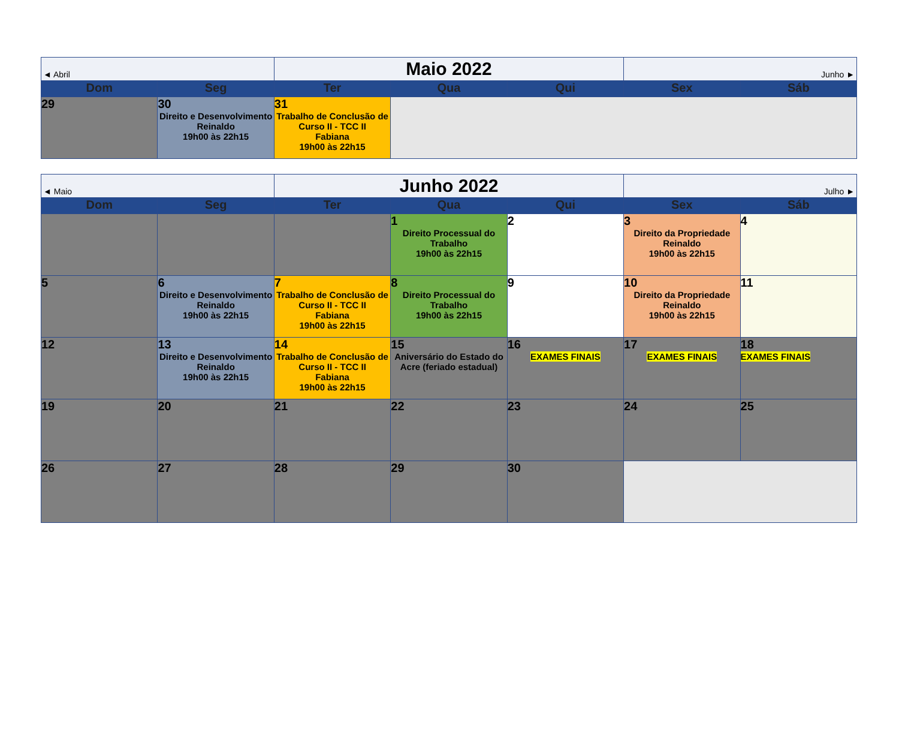| ◄ Abril | | Maio 2022 | | | Junho ► | |
| Dom | Seg | Ter | Qua | Qui | Sex | Sáb |
| 29 | 30 Direito e Desenvolvimento Reinaldo 19h00 às 22h15 | 31 Trabalho de Conclusão de Curso II - TCC II Fabiana 19h00 às 22h15 | | | | |
| ◄ Maio | | Junho 2022 | | | Julho ► | |
| Dom | Seg | Ter | Qua | Qui | Sex | Sáb |
| | | | 1 Direito Processual do Trabalho 19h00 às 22h15 | 2 | 3 Direito da Propriedade Reinaldo 19h00 às 22h15 | 4 |
| 5 | 6 Direito e Desenvolvimento Reinaldo 19h00 às 22h15 | 7 Trabalho de Conclusão de Curso II - TCC II Fabiana 19h00 às 22h15 | 8 Direito Processual do Trabalho 19h00 às 22h15 | 9 | 10 Direito da Propriedade Reinaldo 19h00 às 22h15 | 11 |
| 12 | 13 Direito e Desenvolvimento Reinaldo 19h00 às 22h15 | 14 Trabalho de Conclusão de Curso II - TCC II Fabiana 19h00 às 22h15 | 15 Aniversário do Estado do Acre (feriado estadual) | 16 EXAMES FINAIS | 17 EXAMES FINAIS | 18 EXAMES FINAIS |
| 19 | 20 | 21 | 22 | 23 | 24 | 25 |
| 26 | 27 | 28 | 29 | 30 | | |